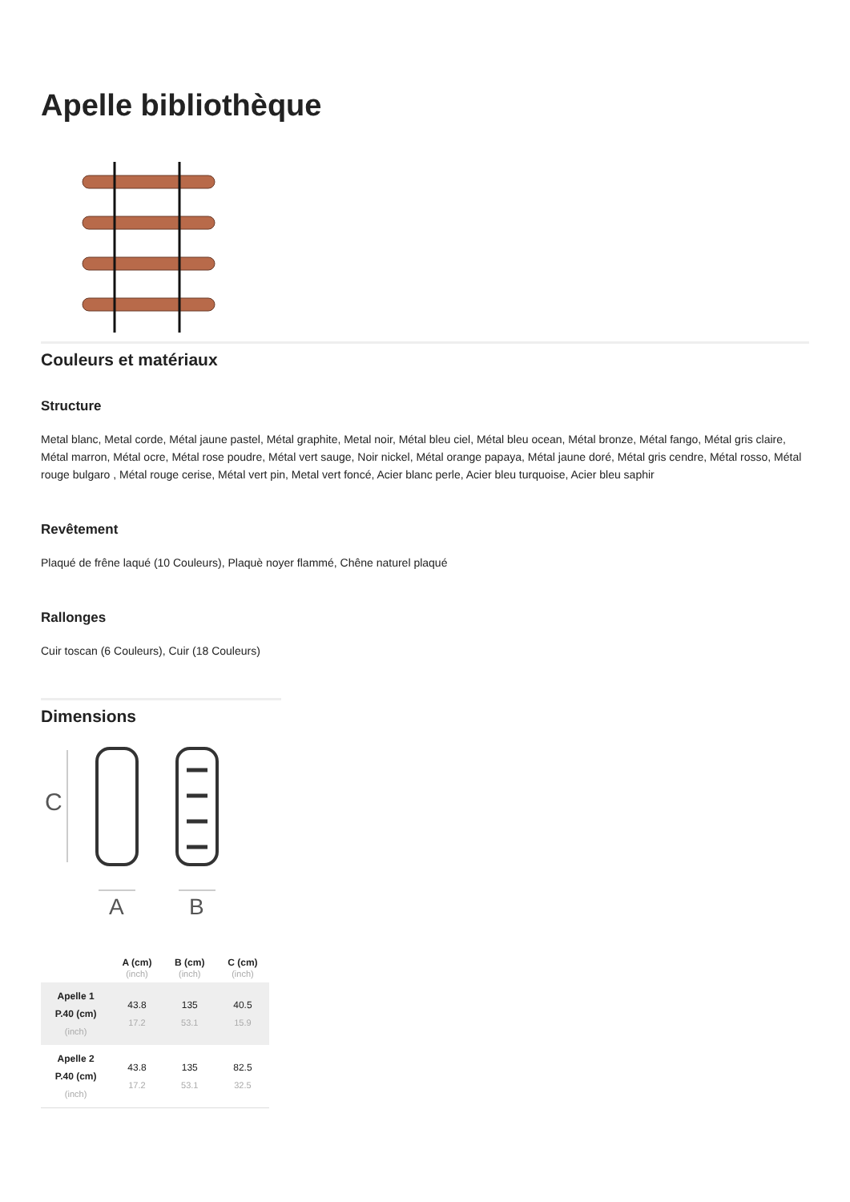Apelle bibliothèque
Couleurs et matériaux
Structure
Metal blanc, Metal corde, Métal jaune pastel, Métal graphite, Metal noir, Métal bleu ciel, Métal bleu ocean, Métal bronze, Métal fango, Métal gris claire, Métal marron, Métal ocre, Métal rose poudre, Métal vert sauge, Noir nickel, Métal orange papaya, Métal jaune doré, Métal gris cendre, Métal rosso, Métal rouge bulgaro , Métal rouge cerise, Métal vert pin, Metal vert foncé, Acier blanc perle, Acier bleu turquoise, Acier bleu saphir
Revêtement
Plaqué de frêne laqué (10 Couleurs), Plaquè noyer flammé, Chêne naturel plaqué
Rallonges
Cuir toscan (6 Couleurs), Cuir (18 Couleurs)
Dimensions
C
A
B
| | A (cm) (inch) | B (cm) (inch) | C (cm) (inch) |
| --- | --- | --- | --- |
| Apelle 1 P.40 (cm) (inch) | 43.8 17.2 | 135 53.1 | 40.5 15.9 |
| Apelle 2 P.40 (cm) (inch) | 43.8 17.2 | 135 53.1 | 82.5 32.5 |